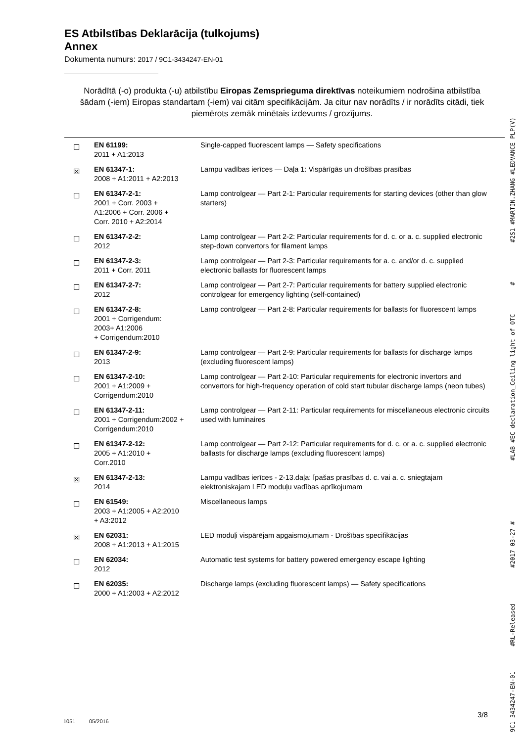ES Atbilstības Deklarācija (tulkojums)
Annex
Dokumenta numurs: 2017 / 9C1-3434247-EN-01
Norādītā (-o) produkta (-u) atbilstību Eiropas Zemsprieguma direktīvas noteikumiem nodrošina atbilstība šādam (-iem) Eiropas standartam (-iem) vai citām specifikācijām. Ja citur nav norādīts / ir norādīts citādi, tiek piemērots zemāk minētais izdevums / grozījums.
| ☐ | EN 61199: 2011 + A1:2013 | Single-capped fluorescent lamps — Safety specifications |
| ☒ | EN 61347-1: 2008 + A1:2011 + A2:2013 | Lampu vadības ierīces — Daļa 1: Vispārīgās un drošības prasības |
| ☐ | EN 61347-2-1: 2001 + Corr. 2003 + A1:2006 + Corr. 2006 + Corr. 2010 + A2:2014 | Lamp controlgear — Part 2-1: Particular requirements for starting devices (other than glow starters) |
| ☐ | EN 61347-2-2: 2012 | Lamp controlgear — Part 2-2: Particular requirements for d. c. or a. c. supplied electronic step-down convertors for filament lamps |
| ☐ | EN 61347-2-3: 2011 + Corr. 2011 | Lamp controlgear — Part 2-3: Particular requirements for a. c. and/or d. c. supplied electronic ballasts for fluorescent lamps |
| ☐ | EN 61347-2-7: 2012 | Lamp controlgear — Part 2-7: Particular requirements for battery supplied electronic controlgear for emergency lighting (self-contained) |
| ☐ | EN 61347-2-8: 2001 + Corrigendum: 2003+ A1:2006 + Corrigendum:2010 | Lamp controlgear — Part 2-8: Particular requirements for ballasts for fluorescent lamps |
| ☐ | EN 61347-2-9: 2013 | Lamp controlgear — Part 2-9: Particular requirements for ballasts for discharge lamps (excluding fluorescent lamps) |
| ☐ | EN 61347-2-10: 2001 + A1:2009 + Corrigendum:2010 | Lamp controlgear — Part 2-10: Particular requirements for electronic invertors and convertors for high-frequency operation of cold start tubular discharge lamps (neon tubes) |
| ☐ | EN 61347-2-11: 2001 + Corrigendum:2002 + Corrigendum:2010 | Lamp controlgear — Part 2-11: Particular requirements for miscellaneous electronic circuits used with luminaires |
| ☐ | EN 61347-2-12: 2005 + A1:2010 + Corr.2010 | Lamp controlgear — Part 2-12: Particular requirements for d. c. or a. c. supplied electronic ballasts for discharge lamps (excluding fluorescent lamps) |
| ☒ | EN 61347-2-13: 2014 | Lampu vadības ierīces - 2-13.daļa: Īpašas prasības d. c. vai a. c. sniegtajam elektroniskajam LED moduļu vadības aprīkojumam |
| ☐ | EN 61549: 2003 + A1:2005 + A2:2010 + A3:2012 | Miscellaneous lamps |
| ☒ | EN 62031: 2008 + A1:2013 + A1:2015 | LED moduļi vispārējam apgaismojumam - Drošības specifikācijas |
| ☐ | EN 62034: 2012 | Automatic test systems for battery powered emergency escape lighting |
| ☐ | EN 62035: 2000 + A1:2003 + A2:2012 | Discharge lamps (excluding fluorescent lamps) — Safety specifications |
3/8
1051 05/2016
9C1 3434247-EN-01 #RL-Released #2017 03-27 # #LAB #EC declaration_Ceiling light of OTC # #2S1 #MARTIN.ZHANG #LEDVANCE PLP(V)